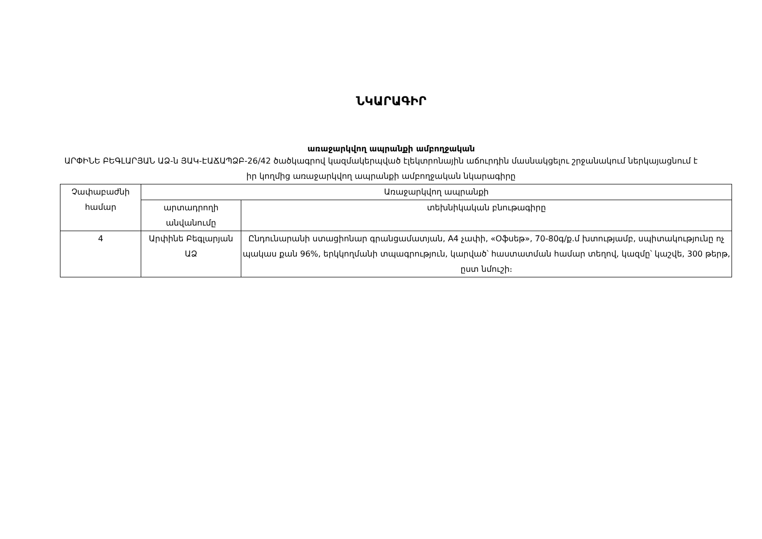ՆԿԱՐԱԳԻՐ
առաջարկվող ապրանքի ամբողջական
ԱՐՓԻՆԵ ԲԵԳԼԱՐՅԱՆ ԱՁ-ն ՅԱԿ-ԷԱՃԱՊՁԲ-26/42 ծածկագրով կազմակերպված էլեկտրոնային աճուրդին մասնակցելու շրջանակում ներկայացնում է իր կողմից առաջարկվող ապրանքի ամբողջական նկարագիրը
| Չափաբաժնի համար | Առաջարկվող ապրանքի | |
| --- | --- | --- |
| | արտադրողի անվանումը | տեխնիկական բնութագիրը |
| 4 | Արփինե Բեգլարյան ԱՁ | Ընդունարանի ստացիոնար գրանցամատյան, A4 չափի, «Օֆսեթ», 70-80գ/ք.մ խտությամբ, սպիտակությունը ոչ պակաս քան 96%, երկկողմանի տպագրություն, կարված՝ հաստատման համար տեղով, կազմը՝ կաշվե, 300 թերթ, ըստ նմուշի։ |